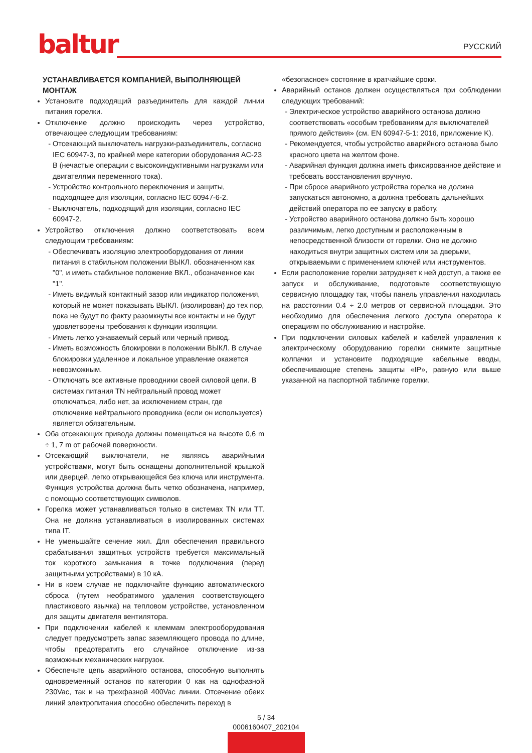baltur РУССКИЙ
УСТАНАВЛИВАЕТСЯ КОМПАНИЕЙ, ВЫПОЛНЯЮЩЕЙ МОНТАЖ
Установите подходящий разъединитель для каждой линии питания горелки.
Отключение должно происходить через устройство, отвечающее следующим требованиям:
Отсекающий выключатель нагрузки-разъединитель, согласно IEC 60947-3, по крайней мере категории оборудования AC-23 B (нечастые операции с высокоиндуктивными нагрузками или двигателями переменного тока).
Устройство контрольного переключения и защиты, подходящее для изоляции, согласно IEC 60947-6-2.
Выключатель, подходящий для изоляции, согласно IEC 60947-2.
Устройство отключения должно соответствовать всем следующим требованиям:
Обеспечивать изоляцию электрооборудования от линии питания в стабильном положении ВЫКЛ. обозначенном как "0", и иметь стабильное положение ВКЛ., обозначенное как "1".
Иметь видимый контактный зазор или индикатор положения, который не может показывать ВЫКЛ. (изолирован) до тех пор, пока не будут по факту разомкнуты все контакты и не будут удовлетворены требования к функции изоляции.
Иметь легко узнаваемый серый или черный привод.
Иметь возможность блокировки в положении ВЫКЛ. В случае блокировки удаленное и локальное управление окажется невозможным.
Отключать все активные проводники своей силовой цепи. В системах питания TN нейтральный провод может отключаться, либо нет, за исключением стран, где отключение нейтрального проводника (если он используется) является обязательным.
Оба отсекающих привода должны помещаться на высоте 0,6 m ÷ 1, 7 m от рабочей поверхности.
Отсекающий выключатели, не являясь аварийными устройствами, могут быть оснащены дополнительной крышкой или дверцей, легко открывающейся без ключа или инструмента. Функция устройства должна быть четко обозначена, например, с помощью соответствующих символов.
Горелка может устанавливаться только в системах TN или TT. Она не должна устанавливаться в изолированных системах типа IT.
Не уменьшайте сечение жил. Для обеспечения правильного срабатывания защитных устройств требуется максимальный ток короткого замыкания в точке подключения (перед защитными устройствами) в 10 кА.
Ни в коем случае не подключайте функцию автоматического сброса (путем необратимого удаления соответствующего пластикового язычка) на тепловом устройстве, установленном для защиты двигателя вентилятора.
При подключении кабелей к клеммам электрооборудования следует предусмотреть запас заземляющего провода по длине, чтобы предотвратить его случайное отключение из-за возможных механических нагрузок.
Обеспечьте цепь аварийного останова, способную выполнять одновременный останов по категории 0 как на однофазной 230Vac, так и на трехфазной 400Vac линии. Отсечение обеих линий электропитания способно обеспечить переход в
«безопасное» состояние в кратчайшие сроки.
Аварийный останов должен осуществляться при соблюдении следующих требований:
Электрическое устройство аварийного останова должно соответствовать «особым требованиям для выключателей прямого действия» (см. EN 60947-5-1: 2016, приложение K).
Рекомендуется, чтобы устройство аварийного останова было красного цвета на желтом фоне.
Аварийная функция должна иметь фиксированное действие и требовать восстановления вручную.
При сбросе аварийного устройства горелка не должна запускаться автономно, а должна требовать дальнейших действий оператора по ее запуску в работу.
Устройство аварийного останова должно быть хорошо различимым, легко доступным и расположенным в непосредственной близости от горелки. Оно не должно находиться внутри защитных систем или за дверьми, открываемыми с применением ключей или инструментов.
Если расположение горелки затрудняет к ней доступ, а также ее запуск и обслуживание, подготовьте соответствующую сервисную площадку так, чтобы панель управления находилась на расстоянии 0.4 ÷ 2.0 метров от сервисной площадки. Это необходимо для обеспечения легкого доступа оператора к операциям по обслуживанию и настройке.
При подключении силовых кабелей и кабелей управления к электрическому оборудованию горелки снимите защитные колпачки и установите подходящие кабельные вводы, обеспечивающие степень защиты «IP», равную или выше указанной на паспортной табличке горелки.
5 / 34
0006160407_202104